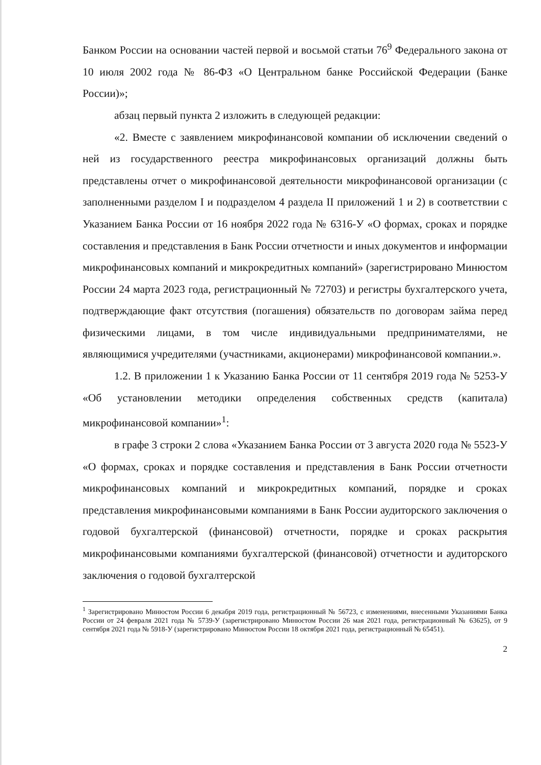Банком России на основании частей первой и восьмой статьи 76<sup>9</sup> Федерального закона от 10 июля 2002 года № 86-ФЗ «О Центральном банке Российской Федерации (Банке России)»;
абзац первый пункта 2 изложить в следующей редакции:
«2. Вместе с заявлением микрофинансовой компании об исключении сведений о ней из государственного реестра микрофинансовых организаций должны быть представлены отчет о микрофинансовой деятельности микрофинансовой организации (с заполненными разделом I и подразделом 4 раздела II приложений 1 и 2) в соответствии с Указанием Банка России от 16 ноября 2022 года № 6316-У «О формах, сроках и порядке составления и представления в Банк России отчетности и иных документов и информации микрофинансовых компаний и микрокредитных компаний» (зарегистрировано Минюстом России 24 марта 2023 года, регистрационный № 72703) и регистры бухгалтерского учета, подтверждающие факт отсутствия (погашения) обязательств по договорам займа перед физическими лицами, в том числе индивидуальными предпринимателями, не являющимися учредителями (участниками, акционерами) микрофинансовой компании.».
1.2. В приложении 1 к Указанию Банка России от 11 сентября 2019 года № 5253-У «Об установлении методики определения собственных средств (капитала) микрофинансовой компании»<sup>1</sup>:
в графе 3 строки 2 слова «Указанием Банка России от 3 августа 2020 года № 5523-У «О формах, сроках и порядке составления и представления в Банк России отчетности микрофинансовых компаний и микрокредитных компаний, порядке и сроках представления микрофинансовыми компаниями в Банк России аудиторского заключения о годовой бухгалтерской (финансовой) отчетности, порядке и сроках раскрытия микрофинансовыми компаниями бухгалтерской (финансовой) отчетности и аудиторского заключения о годовой бухгалтерской
<sup>1</sup> Зарегистрировано Минюстом России 6 декабря 2019 года, регистрационный № 56723, с изменениями, внесенными Указаниями Банка России от 24 февраля 2021 года № 5739-У (зарегистрировано Минюстом России 26 мая 2021 года, регистрационный № 63625), от 9 сентября 2021 года № 5918-У (зарегистрировано Минюстом России 18 октября 2021 года, регистрационный № 65451).
2